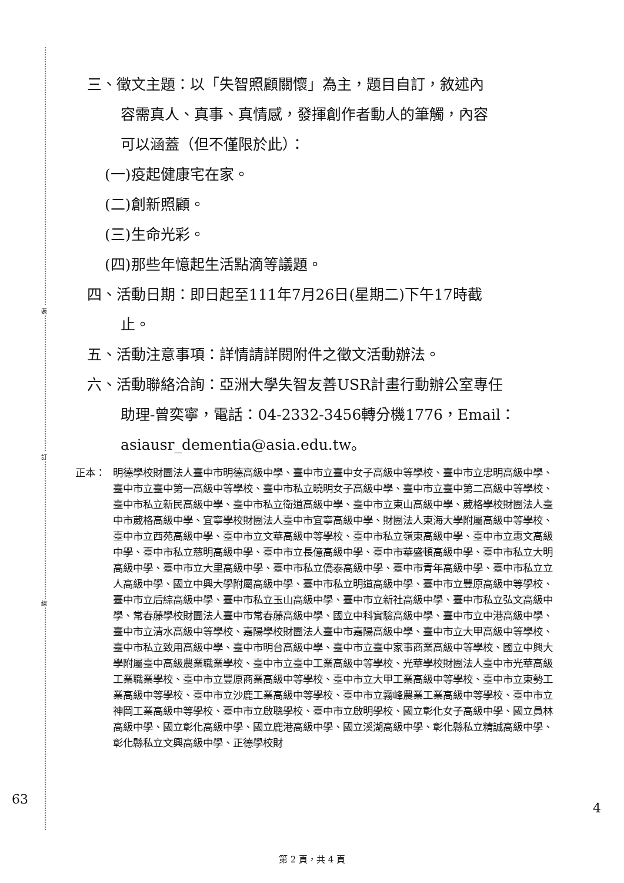裝
訂
線
三、徵文主題：以「失智照顧關懷」為主，題目自訂，敘述內
容需真人、真事、真情感，發揮創作者動人的筆觸，內容
可以涵蓋（但不僅限於此）：
(一)疫起健康宅在家。
(二)創新照顧。
(三)生命光彩。
(四)那些年憶起生活點滴等議題。
四、活動日期：即日起至111年7月26日(星期二)下午17時截
止。
五、活動注意事項：詳情請詳閱附件之徵文活動辦法。
六、活動聯絡洽詢：亞洲大學失智友善USR計畫行動辦公室專任
助理-曾奕寧，電話：04-2332-3456轉分機1776，Email：
asiausr_dementia@asia.edu.tw。
正本： 明德學校財團法人臺中市明德高級中學、臺中市立臺中女子高級中等學校、臺中市立忠明高級中學、臺中市立臺中第一高級中等學校、臺中市私立曉明女子高級中學、臺中市立臺中第二高級中等學校、臺中市私立新民高級中學、臺中市私立衛道高級中學、臺中市立東山高級中學、葳格學校財團法人臺中市葳格高級中學、宜寧學校財團法人臺中市宜寧高級中學、財團法人東海大學附屬高級中等學校、臺中市立西苑高級中學、臺中市立文華高級中等學校、臺中市私立嶺東高級中學、臺中市立惠文高級中學、臺中市私立慈明高級中學、臺中市立長億高級中學、臺中市華盛頓高級中學、臺中市私立大明高級中學、臺中市立大里高級中學、臺中市私立僑泰高級中學、臺中市青年高級中學、臺中市私立立人高級中學、國立中興大學附屬高級中學、臺中市私立明道高級中學、臺中市立豐原高級中等學校、臺中市立后綜高級中學、臺中市私立玉山高級中學、臺中市立新社高級中學、臺中市私立弘文高級中學、常春藤學校財團法人臺中市常春藤高級中學、國立中科實驗高級中學、臺中市立中港高級中學、臺中市立清水高級中等學校、嘉陽學校財團法人臺中市嘉陽高級中學、臺中市立大甲高級中等學校、臺中市私立致用高級中學、臺中市明台高級中學、臺中市立臺中家事商業高級中等學校、國立中興大學附屬臺中高級農業職業學校、臺中市立臺中工業高級中等學校、光華學校財團法人臺中市光華高級工業職業學校、臺中市立豐原商業高級中等學校、臺中市立大甲工業高級中等學校、臺中市立東勢工業高級中等學校、臺中市立沙鹿工業高級中等學校、臺中市立霧峰農業工業高級中等學校、臺中市立神岡工業高級中等學校、臺中市立啟聰學校、臺中市立啟明學校、國立彰化女子高級中學、國立員林高級中學、國立彰化高級中學、國立鹿港高級中學、國立溪湖高級中學、彰化縣私立精誠高級中學、彰化縣私立文興高級中學、正德學校財
63
4
第 2 頁，共 4 頁